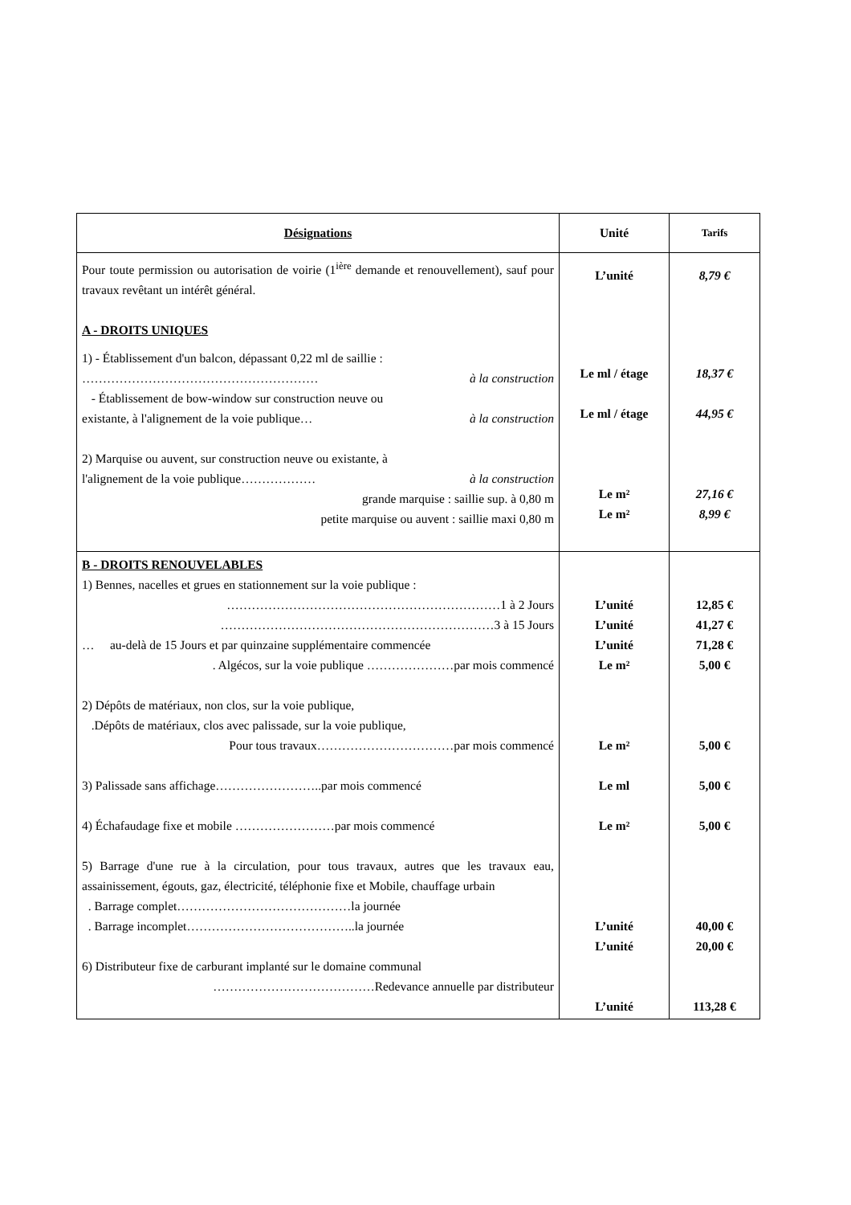| Désignations | Unité | Tarifs |
| --- | --- | --- |
| Pour toute permission ou autorisation de voirie (1<sup>ière</sup> demande et renouvellement), sauf pour travaux revêtant un intérêt général. A - DROITS UNIQUES 1) - Établissement d'un balcon, dépassant 0,22 ml de saillie : ………………………………………………… à la construction - Établissement de bow-window sur construction neuve ou existante, à l'alignement de la voie publique… à la construction 2) Marquise ou auvent, sur construction neuve ou existante, à l'alignement de la voie publique……………… à la construction grande marquise : saillie sup. à 0,80 m petite marquise ou auvent : saillie maxi 0,80 m | L’unité Le ml / étage Le ml / étage Le m² Le m² | 8,79 € 18,37 € 44,95 € 27,16 € 8,99 € |
| B - DROITS RENOUVELABLES 1) Bennes, nacelles et grues en stationnement sur la voie publique : …………………………………………………………1 à 2 Jours …………………………………………………………3 à 15 Jours … au-delà de 15 Jours et par quinzaine supplémentaire commencée . Algécos, sur la voie publique …………………par mois commencé 2) Dépôts de matériaux, non clos, sur la voie publique, .Dépôts de matériaux, clos avec palissade, sur la voie publique, Pour tous travaux……………………………par mois commencé 3) Palissade sans affichage……………………..par mois commencé 4) Échafaudage fixe et mobile ……………………par mois commencé 5) Barrage d'une rue à la circulation, pour tous travaux, autres que les travaux eau, assainissement, égouts, gaz, électricité, téléphonie fixe et Mobile, chauffage urbain . Barrage complet……………………………………la journée . Barrage incomplet…………………………………..la journée 6) Distributeur fixe de carburant implanté sur le domaine communal …………………………………Redevance annuelle par distributeur | L’unité L’unité L’unité Le m² Le m² Le ml Le m² L’unité L’unité L’unité | 12,85 € 41,27 € 71,28 € 5,00 € 5,00 € 5,00 € 5,00 € 40,00 € 20,00 € 113,28 € |